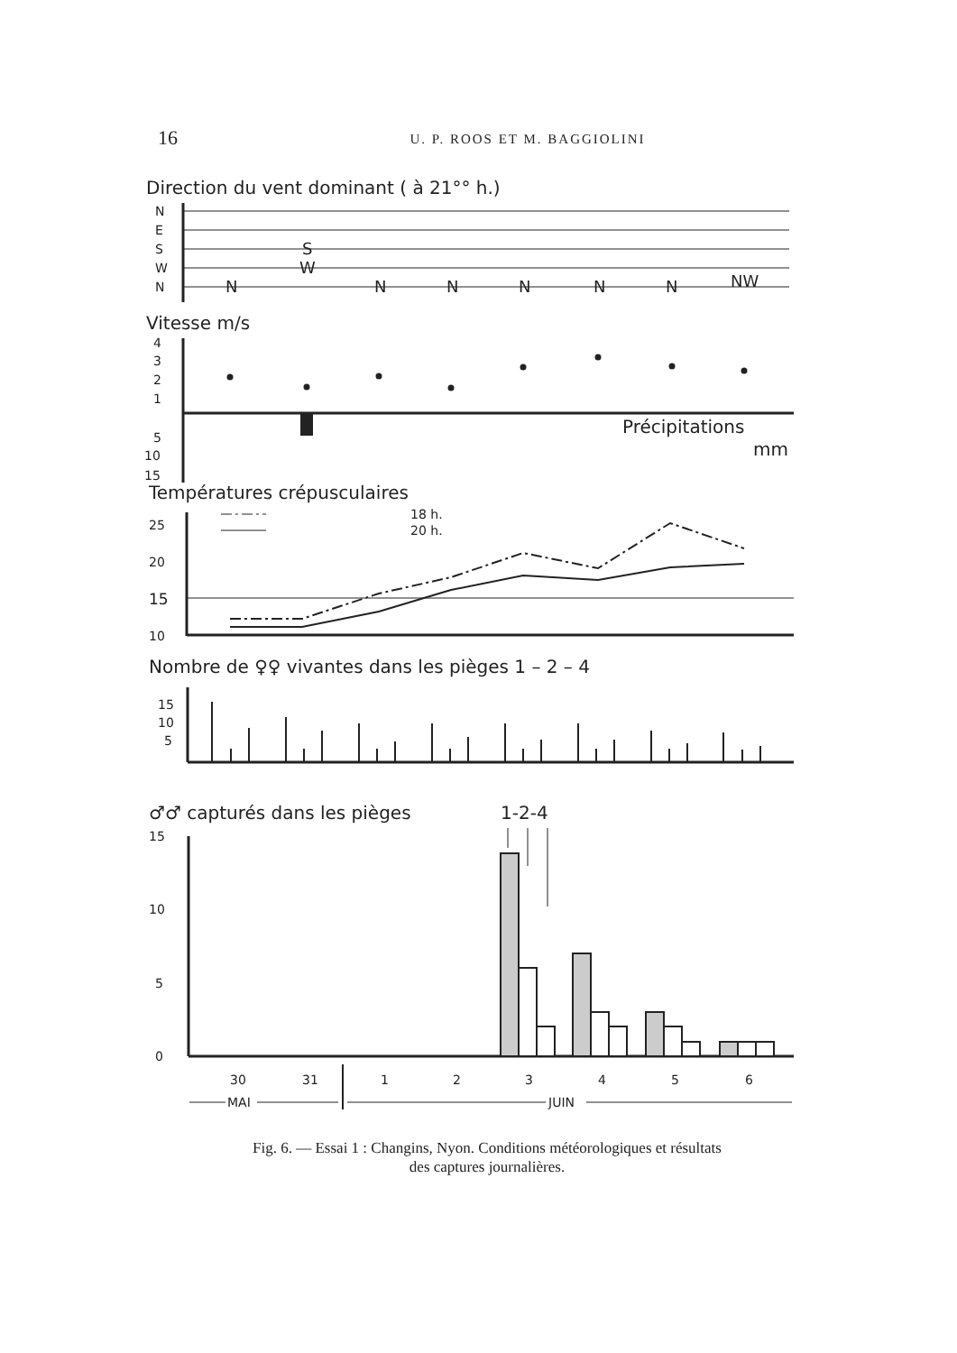16 U. P. ROOS ET M. BAGGIOLINI
Direction du vent dominant ( à 21°° h.)
N
E
S
W
N
S
W
N
N
N
N
N
N
NW
Vitesse m/s
4
3
2
1
5
10
15
Précipitations
mm
Températures crépusculaires
18 h.
20 h.
25
20
15
10
Nombre de ♀♀ vivantes dans les pièges 1 – 2 – 4
15
10
5
♂♂ capturés dans les pièges
1-2-4
15
10
5
0
30
31
1
2
3
4
5
6
MAI
JUIN
Fig. 6. — Essai 1 : Changins, Nyon. Conditions météorologiques et résultats
des captures journalières.